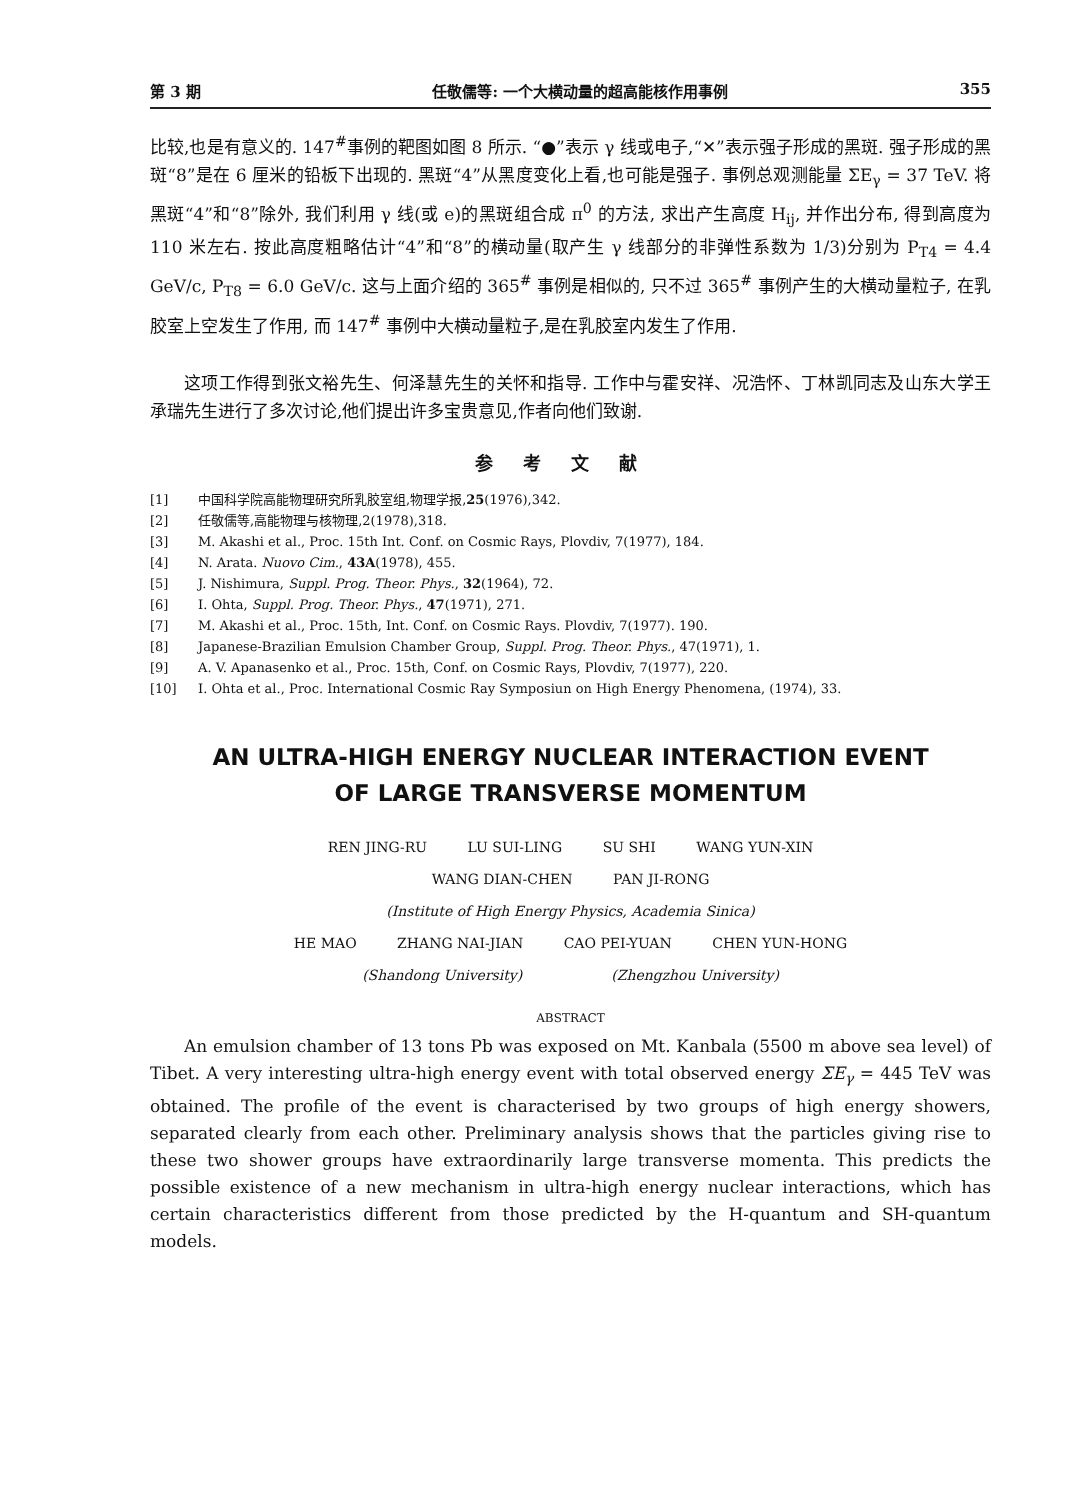第 3 期 任敬儒等: 一个大横动量的超高能核作用事例 355
比较,也是有意义的. 147<sup>#</sup>事例的靶图如图 8 所示. “●”表示 γ 线或电子,“✕”表示强子形成的黑斑. 强子形成的黑斑“8”是在 6 厘米的铅板下出现的. 黑斑“4”从黑度变化上看,也可能是强子. 事例总观测能量 ΣE<sub>γ</sub> = 37 TeV. 将黑斑“4”和“8”除外, 我们利用 γ 线(或 e)的黑斑组合成 π<sup>0</sup> 的方法, 求出产生高度 H<sub>ij</sub>, 并作出分布, 得到高度为 110 米左右. 按此高度粗略估计“4”和“8”的横动量(取产生 γ 线部分的非弹性系数为 1/3)分别为 P<sub>T4</sub> = 4.4 GeV/c, P<sub>T8</sub> = 6.0 GeV/c. 这与上面介绍的 365<sup>#</sup> 事例是相似的, 只不过 365<sup>#</sup> 事例产生的大横动量粒子, 在乳胶室上空发生了作用, 而 147<sup>#</sup> 事例中大横动量粒子,是在乳胶室内发生了作用.
这项工作得到张文裕先生、何泽慧先生的关怀和指导. 工作中与霍安祥、况浩怀、丁林凯同志及山东大学王承瑞先生进行了多次讨论,他们提出许多宝贵意见,作者向他们致谢.
参考文献
[1] 中国科学院高能物理研究所乳胶室组,物理学报,25(1976),342.
[2] 任敬儒等,高能物理与核物理,2(1978),318.
[3] M. Akashi et al., Proc. 15th Int. Conf. on Cosmic Rays, Plovdiv, 7(1977), 184.
[4] N. Arata. Nuovo Cim., 43A(1978), 455.
[5] J. Nishimura, Suppl. Prog. Theor. Phys., 32(1964), 72.
[6] I. Ohta, Suppl. Prog. Theor. Phys., 47(1971), 271.
[7] M. Akashi et al., Proc. 15th, Int. Conf. on Cosmic Rays. Plovdiv, 7(1977). 190.
[8] Japanese-Brazilian Emulsion Chamber Group, Suppl. Prog. Theor. Phys., 47(1971), 1.
[9] A. V. Apanasenko et al., Proc. 15th, Conf. on Cosmic Rays, Plovdiv, 7(1977), 220.
[10] I. Ohta et al., Proc. International Cosmic Ray Symposiun on High Energy Phenomena, (1974), 33.
AN ULTRA-HIGH ENERGY NUCLEAR INTERACTION EVENT
OF LARGE TRANSVERSE MOMENTUM
REN JING-RU LU SUI-LING SU SHI WANG YUN-XIN
WANG DIAN-CHEN PAN JI-RONG
(Institute of High Energy Physics, Academia Sinica)
HE MAO ZHANG NAI-JIAN CAO PEI-YUAN CHEN YUN-HONG
(Shandong University) (Zhengzhou University)
ABSTRACT
An emulsion chamber of 13 tons Pb was exposed on Mt. Kanbala (5500 m above sea level) of Tibet. A very interesting ultra-high energy event with total observed energy ΣE<sub>γ</sub> = 445 TeV was obtained. The profile of the event is characterised by two groups of high energy showers, separated clearly from each other. Preliminary analysis shows that the particles giving rise to these two shower groups have extraordinarily large transverse momenta. This predicts the possible existence of a new mechanism in ultra-high energy nuclear interactions, which has certain characteristics different from those predicted by the H-quantum and SH-quantum models.